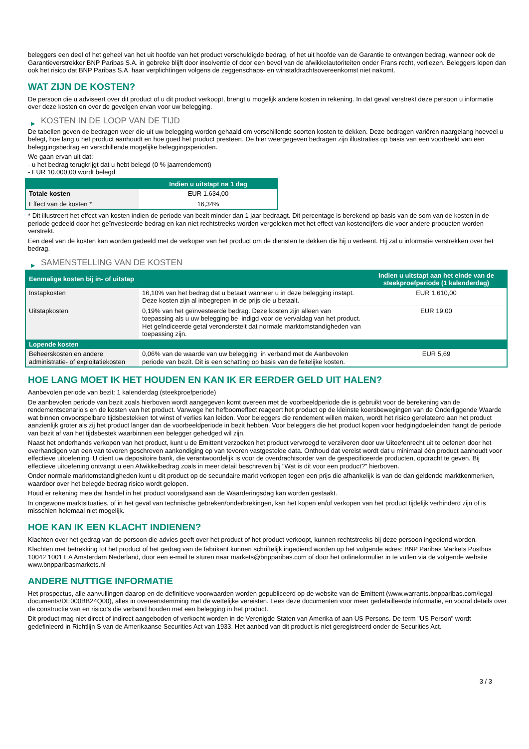beleggers een deel of het geheel van het uit hoofde van het product verschuldigde bedrag, of het uit hoofde van de Garantie te ontvangen bedrag, wanneer ook de Garantieverstrekker BNP Paribas S.A. in gebreke blijft door insolventie of door een bevel van de afwikkelautoriteiten onder Frans recht, verliezen. Beleggers lopen dan ook het risico dat BNP Paribas S.A. haar verplichtingen volgens de zeggenschaps- en winstafdrachtsovereenkomst niet nakomt.
WAT ZIJN DE KOSTEN?
De persoon die u adviseert over dit product of u dit product verkoopt, brengt u mogelijk andere kosten in rekening. In dat geval verstrekt deze persoon u informatie over deze kosten en over de gevolgen ervan voor uw belegging.
▶ KOSTEN IN DE LOOP VAN DE TIJD
De tabellen geven de bedragen weer die uit uw belegging worden gehaald om verschillende soorten kosten te dekken. Deze bedragen variëren naargelang hoeveel u belegt, hoe lang u het product aanhoudt en hoe goed het product presteert. De hier weergegeven bedragen zijn illustraties op basis van een voorbeeld van een beleggingsbedrag en verschillende mogelijke beleggingsperioden.
We gaan ervan uit dat:
- u het bedrag terugkrijgt dat u hebt belegd (0 % jaarrendement)
- EUR 10.000,00 wordt belegd
| | Indien u uitstapt na 1 dag |
| --- | --- |
| Totale kosten | EUR 1.634,00 |
| Effect van de kosten * | 16,34% |
* Dit illustreert het effect van kosten indien de periode van bezit minder dan 1 jaar bedraagt. Dit percentage is berekend op basis van de som van de kosten in de periode gedeeld door het geïnvesteerde bedrag en kan niet rechtstreeks worden vergeleken met het effect van kostencijfers die voor andere producten worden verstrekt.
Een deel van de kosten kan worden gedeeld met de verkoper van het product om de diensten te dekken die hij u verleent. Hij zal u informatie verstrekken over het bedrag.
▶ SAMENSTELLING VAN DE KOSTEN
| Eenmalige kosten bij in- of uitstap | | Indien u uitstapt aan het einde van de steekproefperiode (1 kalenderdag) |
| --- | --- | --- |
| Instapkosten | 16,10% van het bedrag dat u betaalt wanneer u in deze belegging instapt. Deze kosten zijn al inbegrepen in de prijs die u betaalt. | EUR 1.610,00 |
| Uitstapkosten | 0,19% van het geïnvesteerde bedrag. Deze kosten zijn alleen van toepassing als u uw belegging be indigd voor de vervaldag van het product. Het geïndiceerde getal veronderstelt dat normale marktomstandigheden van toepassing zijn. | EUR 19,00 |
| Lopende kosten | | |
| Beheerskosten en andere administratie- of exploitatiekosten | 0,06% van de waarde van uw belegging in verband met de Aanbevolen periode van bezit. Dit is een schatting op basis van de feitelijke kosten. | EUR 5,69 |
HOE LANG MOET IK HET HOUDEN EN KAN IK ER EERDER GELD UIT HALEN?
Aanbevolen periode van bezit: 1 kalenderdag (steekproefperiode)
De aanbevolen periode van bezit zoals hierboven wordt aangegeven komt overeen met de voorbeeldperiode die is gebruikt voor de berekening van de rendementscenario's en de kosten van het product. Vanwege het hefboomeffect reageert het product op de kleinste koersbewegingen van de Onderliggende Waarde wat binnen onvoorspelbare tijdsbestekken tot winst of verlies kan leiden. Voor beleggers die rendement willen maken, wordt het risico gerelateerd aan het product aanzienlijk groter als zij het product langer dan de voorbeeldperiode in bezit hebben. Voor beleggers die het product kopen voor hedgingdoeleinden hangt de periode van bezit af van het tijdsbestek waarbinnen een belegger gehedged wil zijn.
Naast het onderhands verkopen van het product, kunt u de Emittent verzoeken het product vervroegd te verzilveren door uw Uitoefenrecht uit te oefenen door het overhandigen van een van tevoren geschreven aankondiging op van tevoren vastgestelde data. Onthoud dat vereist wordt dat u minimaal één product aanhoudt voor effectieve uitoefening. U dient uw depositoire bank, die verantwoordelijk is voor de overdrachtsorder van de gespecificeerde producten, opdracht te geven. Bij effectieve uitoefening ontvangt u een Afwikkelbedrag zoals in meer detail beschreven bij "Wat is dit voor een product?" hierboven.
Onder normale marktomstandigheden kunt u dit product op de secundaire markt verkopen tegen een prijs die afhankelijk is van de dan geldende marktkenmerken, waardoor over het belegde bedrag risico wordt gelopen.
Houd er rekening mee dat handel in het product voorafgaand aan de Waarderingsdag kan worden gestaakt.
In ongewone marktsituaties, of in het geval van technische gebreken/onderbrekingen, kan het kopen en/of verkopen van het product tijdelijk verhinderd zijn of is misschien helemaal niet mogelijk.
HOE KAN IK EEN KLACHT INDIENEN?
Klachten over het gedrag van de persoon die advies geeft over het product of het product verkoopt, kunnen rechtstreeks bij deze persoon ingediend worden.
Klachten met betrekking tot het product of het gedrag van de fabrikant kunnen schriftelijk ingediend worden op het volgende adres: BNP Paribas Markets Postbus 10042 1001 EA Amsterdam Nederland, door een e-mail te sturen naar markets@bnpparibas.com of door het onlineformulier in te vullen via de volgende website www.bnpparibasmarkets.nl
ANDERE NUTTIGE INFORMATIE
Het prospectus, alle aanvullingen daarop en de definitieve voorwaarden worden gepubliceerd op de website van de Emittent (www.warrants.bnpparibas.com/legal-documents/DE000BB24Q00), alles in overeenstemming met de wettelijke vereisten. Lees deze documenten voor meer gedetailleerde informatie, en vooral details over de constructie van en risico’s die verband houden met een belegging in het product.
Dit product mag niet direct of indirect aangeboden of verkocht worden in de Verenigde Staten van Amerika of aan US Persons. De term "US Person" wordt gedefinieerd in Richtlijn S van de Amerikaanse Securities Act van 1933. Het aanbod van dit product is niet geregistreerd onder de Securities Act.
3 / 3